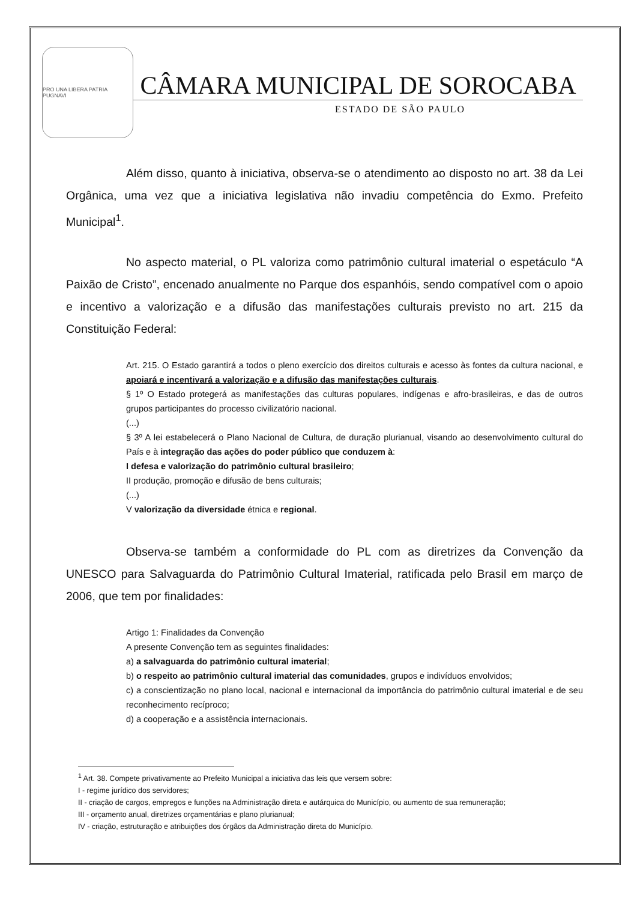PRO UNA LIBERA PATRIA PUGNAVI
CÂMARA MUNICIPAL DE SOROCABA
ESTADO DE SÃO PAULO
Além disso, quanto à iniciativa, observa-se o atendimento ao disposto no art. 38 da Lei Orgânica, uma vez que a iniciativa legislativa não invadiu competência do Exmo. Prefeito Municipal<sup>1</sup>.
No aspecto material, o PL valoriza como patrimônio cultural imaterial o espetáculo “A Paixão de Cristo”, encenado anualmente no Parque dos espanhóis, sendo compatível com o apoio e incentivo a valorização e a difusão das manifestações culturais previsto no art. 215 da Constituição Federal:
Art. 215. O Estado garantirá a todos o pleno exercício dos direitos culturais e acesso às fontes da cultura nacional, e apoiará e incentivará a valorização e a difusão das manifestações culturais.
§ 1º O Estado protegerá as manifestações das culturas populares, indígenas e afro-brasileiras, e das de outros grupos participantes do processo civilizatório nacional.
(...)
§ 3º A lei estabelecerá o Plano Nacional de Cultura, de duração plurianual, visando ao desenvolvimento cultural do País e à integração das ações do poder público que conduzem à:
I defesa e valorização do patrimônio cultural brasileiro;
II produção, promoção e difusão de bens culturais;
(...)
V valorização da diversidade étnica e regional.
Observa-se também a conformidade do PL com as diretrizes da Convenção da UNESCO para Salvaguarda do Patrimônio Cultural Imaterial, ratificada pelo Brasil em março de 2006, que tem por finalidades:
Artigo 1: Finalidades da Convenção
A presente Convenção tem as seguintes finalidades:
a) a salvaguarda do patrimônio cultural imaterial;
b) o respeito ao patrimônio cultural imaterial das comunidades, grupos e indivíduos envolvidos;
c) a conscientização no plano local, nacional e internacional da importância do patrimônio cultural imaterial e de seu reconhecimento recíproco;
d) a cooperação e a assistência internacionais.
<sup>1</sup> Art. 38. Compete privativamente ao Prefeito Municipal a iniciativa das leis que versem sobre:
I - regime jurídico dos servidores;
II - criação de cargos, empregos e funções na Administração direta e autárquica do Município, ou aumento de sua remuneração;
III - orçamento anual, diretrizes orçamentárias e plano plurianual;
IV - criação, estruturação e atribuições dos órgãos da Administração direta do Município.